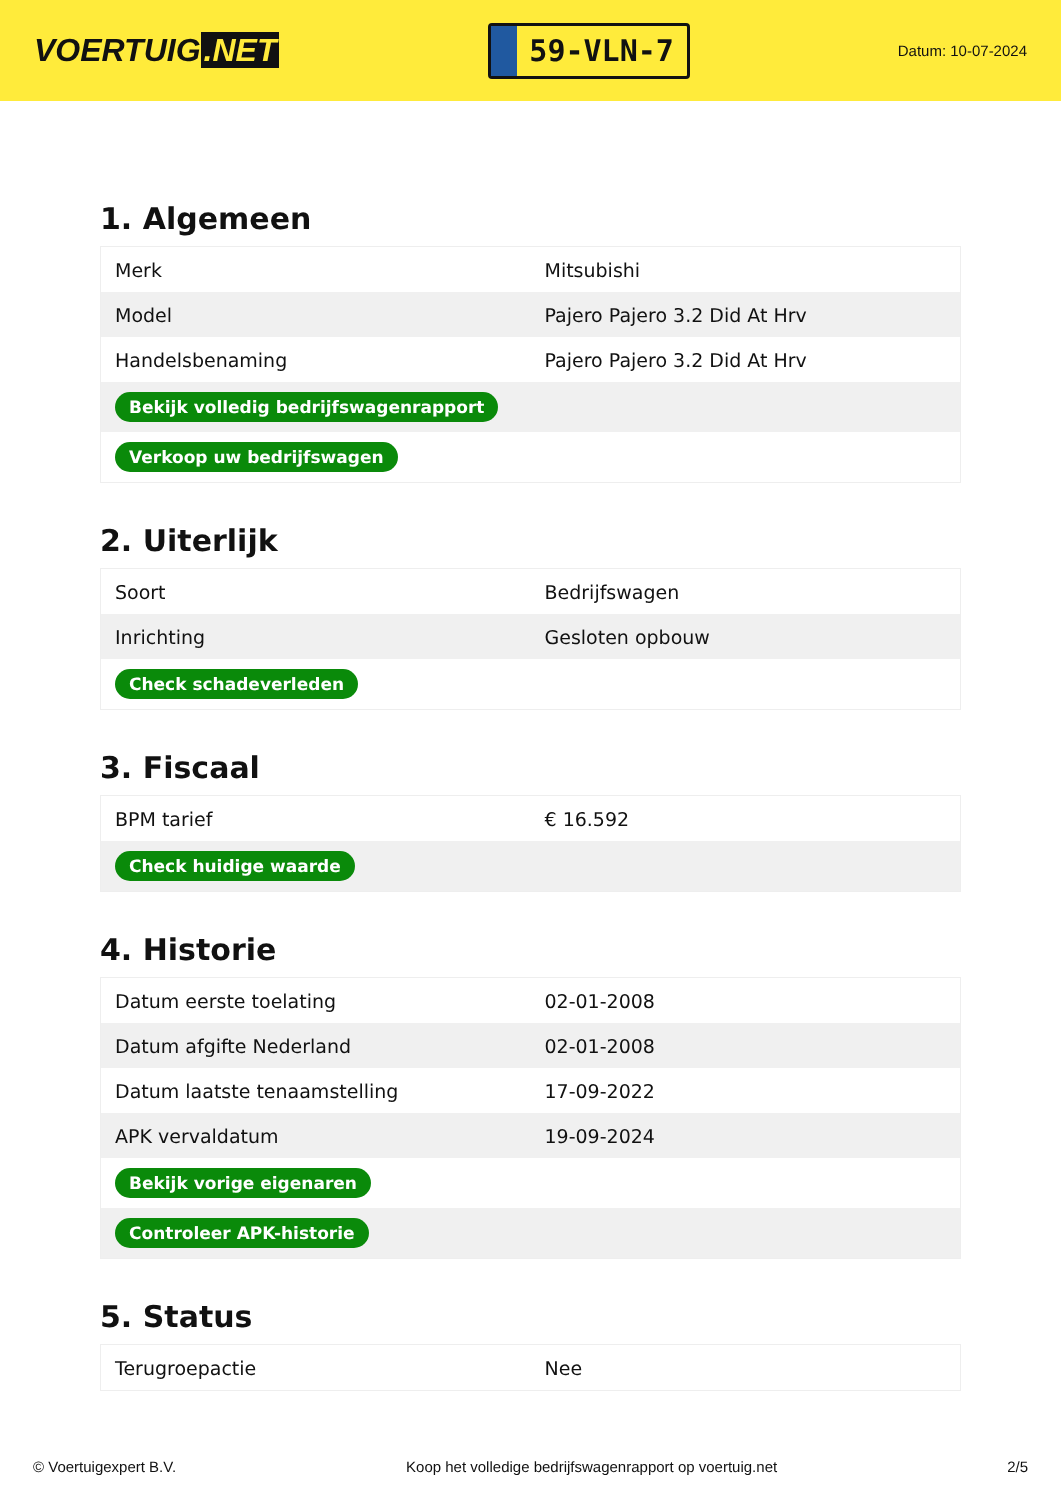VOERTUIG.NET
59-VLN-7
Datum: 10-07-2024
1. Algemeen
| Merk | Mitsubishi |
| Model | Pajero Pajero 3.2 Did At Hrv |
| Handelsbenaming | Pajero Pajero 3.2 Did At Hrv |
| Bekijk volledig bedrijfswagenrapport | |
| Verkoop uw bedrijfswagen | |
2. Uiterlijk
| Soort | Bedrijfswagen |
| Inrichting | Gesloten opbouw |
| Check schadeverleden | |
3. Fiscaal
| BPM tarief | € 16.592 |
| Check huidige waarde | |
4. Historie
| Datum eerste toelating | 02-01-2008 |
| Datum afgifte Nederland | 02-01-2008 |
| Datum laatste tenaamstelling | 17-09-2022 |
| APK vervaldatum | 19-09-2024 |
| Bekijk vorige eigenaren | |
| Controleer APK-historie | |
5. Status
| Terugroepactie | Nee |
© Voertuigexpert B.V. Koop het volledige bedrijfswagenrapport op voertuig.net 2/5